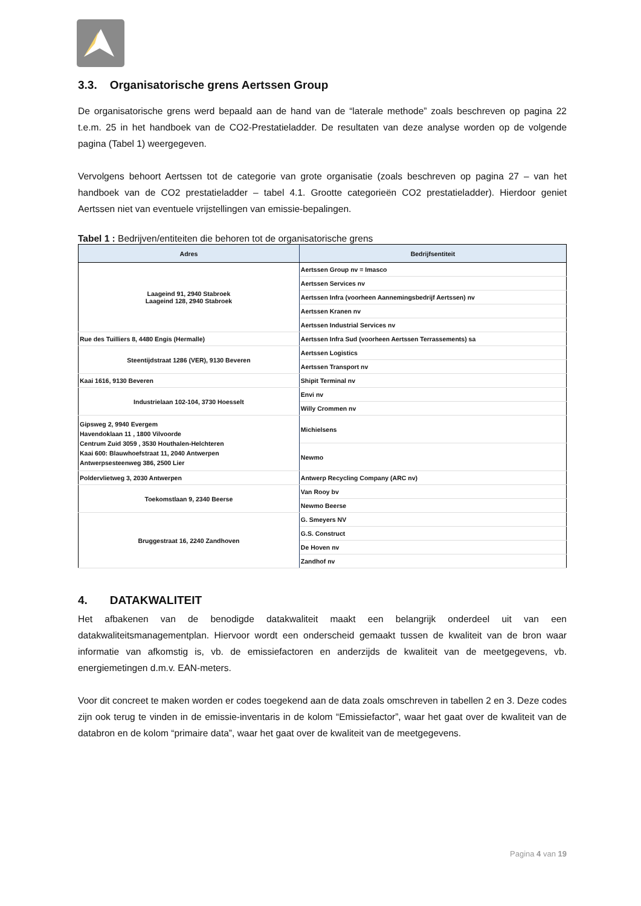3.3. Organisatorische grens Aertssen Group
De organisatorische grens werd bepaald aan de hand van de “laterale methode” zoals beschreven op pagina 22 t.e.m. 25 in het handboek van de CO2-Prestatieladder. De resultaten van deze analyse worden op de volgende pagina (Tabel 1) weergegeven.
Vervolgens behoort Aertssen tot de categorie van grote organisatie (zoals beschreven op pagina 27 – van het handboek van de CO2 prestatieladder – tabel 4.1. Grootte categorieën CO2 prestatieladder). Hierdoor geniet Aertssen niet van eventuele vrijstellingen van emissie-bepalingen.
Tabel 1 : Bedrijven/entiteiten die behoren tot de organisatorische grens
| Adres | Bedrijfsentiteit |
| --- | --- |
| Laageind 91, 2940 Stabroek Laageind 128, 2940 Stabroek | Aertssen Group nv = Imasco |
| | Aertssen Services nv |
| | Aertssen Infra (voorheen Aannemingsbedrijf Aertssen) nv |
| | Aertssen Kranen nv |
| | Aertssen Industrial Services nv |
| Rue des Tuilliers 8, 4480 Engis (Hermalle) | Aertssen Infra Sud (voorheen Aertssen Terrassements) sa |
| Steentijdstraat 1286 (VER), 9130 Beveren | Aertssen Logistics |
| | Aertssen Transport nv |
| Kaai 1616, 9130 Beveren | Shipit Terminal nv |
| Industrielaan 102-104, 3730 Hoesselt | Envi nv |
| | Willy Crommen nv |
| Gipsweg 2, 9940 Evergem Havendoklaan 11 , 1800 Vilvoorde Centrum Zuid 3059 , 3530 Houthalen-Helchteren Kaai 600: Blauwhoefstraat 11, 2040 Antwerpen Antwerpsesteenweg 386, 2500 Lier | Michielsens |
| | Newmo |
| Poldervlietweg 3, 2030 Antwerpen | Antwerp Recycling Company (ARC nv) |
| Toekomstlaan 9, 2340 Beerse | Van Rooy bv |
| | Newmo Beerse |
| Bruggestraat 16, 2240 Zandhoven | G. Smeyers NV |
| | G.S. Construct |
| | De Hoven nv |
| | Zandhof nv |
4. DATAKWALITEIT
Het afbakenen van de benodigde datakwaliteit maakt een belangrijk onderdeel uit van een datakwaliteitsmanagementplan. Hiervoor wordt een onderscheid gemaakt tussen de kwaliteit van de bron waar informatie van afkomstig is, vb. de emissiefactoren en anderzijds de kwaliteit van de meetgegevens, vb. energiemetingen d.m.v. EAN-meters.
Voor dit concreet te maken worden er codes toegekend aan de data zoals omschreven in tabellen 2 en 3. Deze codes zijn ook terug te vinden in de emissie-inventaris in de kolom “Emissiefactor”, waar het gaat over de kwaliteit van de databron en de kolom “primaire data”, waar het gaat over de kwaliteit van de meetgegevens.
Pagina 4 van 19